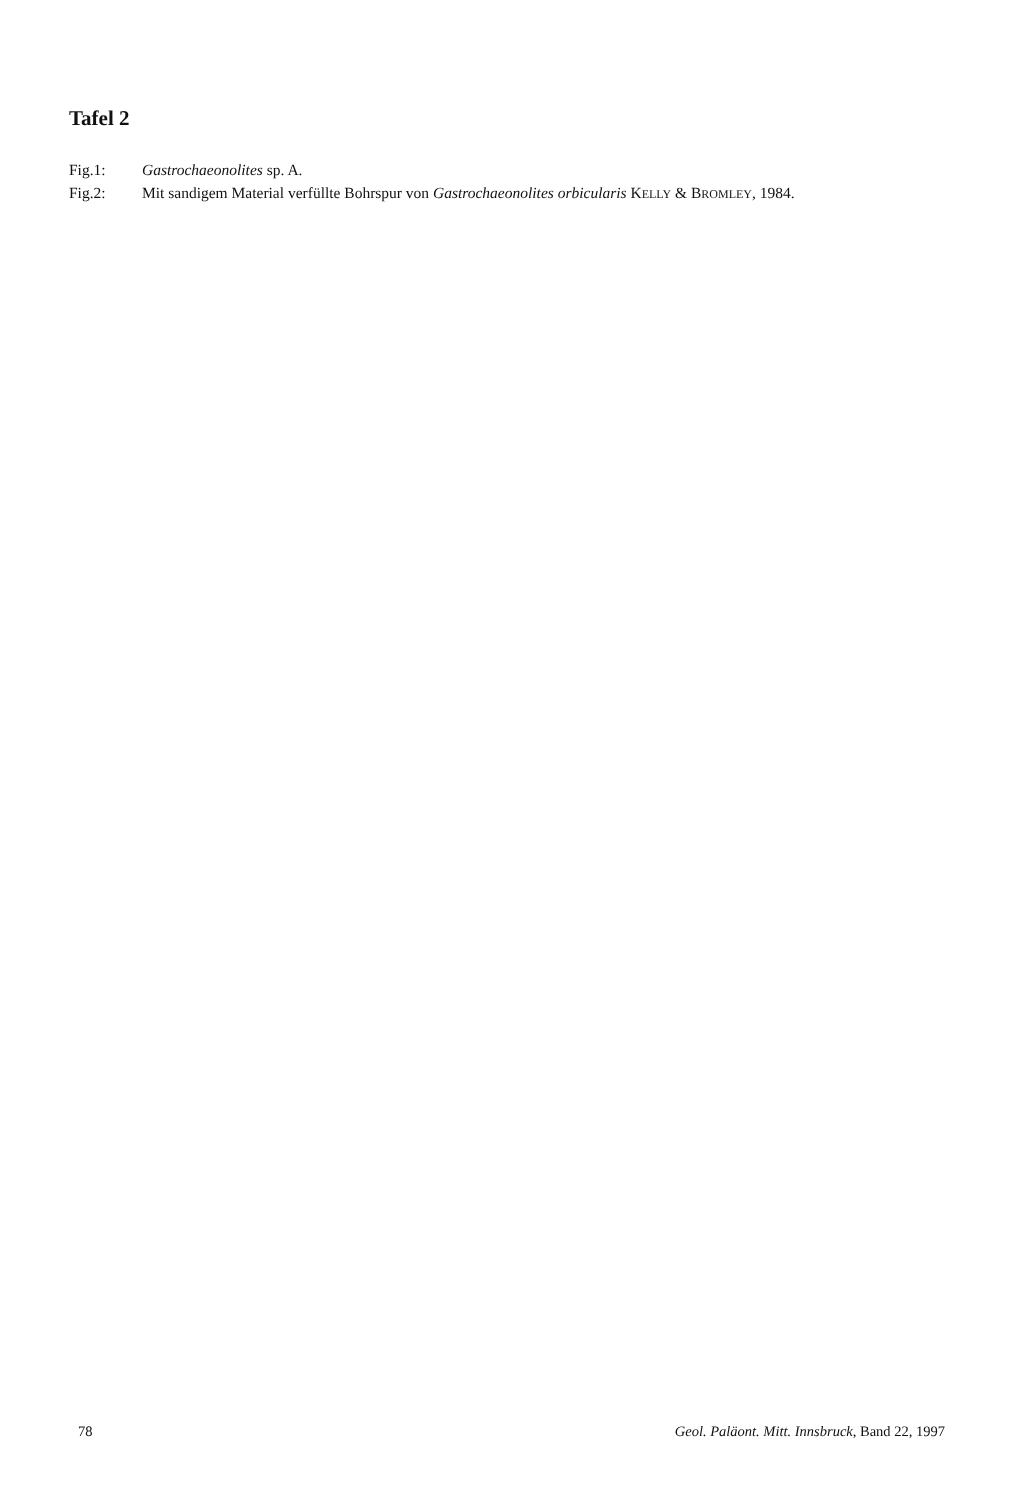Tafel 2
Fig.1: Gastrochaeonolites sp. A.
Fig.2: Mit sandigem Material verfüllte Bohrspur von Gastrochaeonolites orbicularis KELLY & BROMLEY, 1984.
78 Geol. Paläont. Mitt. Innsbruck, Band 22, 1997